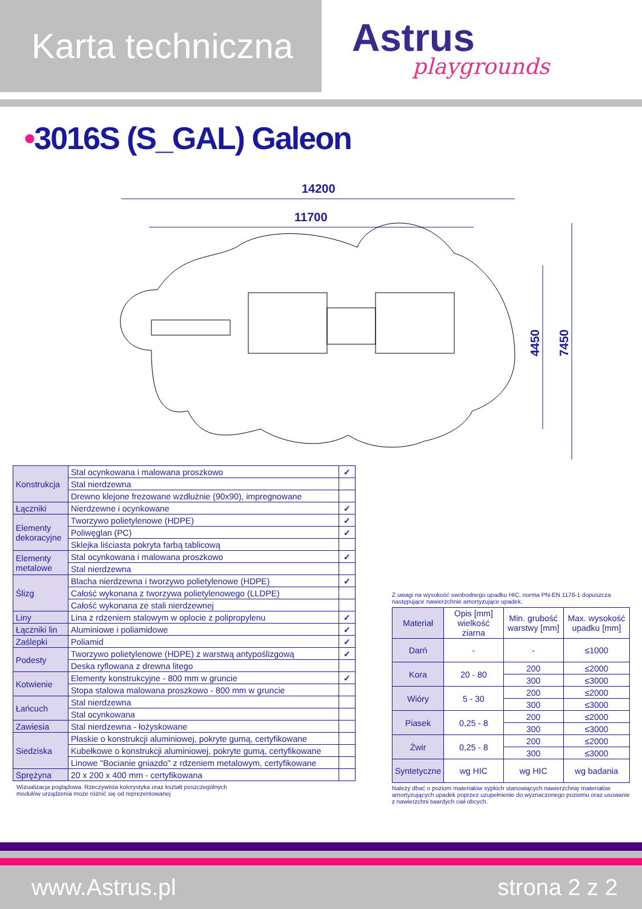Karta techniczna
Astrus
playgrounds
•3016S (S_GAL) Galeon
14200
11700
4450
7450
| Konstrukcja | Stal ocynkowana i malowana proszkowo | ✓ |
| | Stal nierdzewna | |
| | Drewno klejone frezowane wzdłużnie (90x90), impregnowane | |
| Łączniki | Nierdzewne i ocynkowane | ✓ |
| Elementy dekoracyjne | Tworzywo polietylenowe (HDPE) | ✓ |
| | Poliwęglan (PC) | ✓ |
| | Sklejka liściasta pokryta farbą tablicową | |
| Elementy metalowe | Stal ocynkowana i malowana proszkowo | ✓ |
| | Stal nierdzewna | |
| Ślizg | Blacha nierdzewna i tworzywo polietylenowe (HDPE) | ✓ |
| | Całość wykonana z tworzywa polietylenowego (LLDPE) | |
| | Całość wykonana ze stali nierdzewnej | |
| Liny | Lina z rdzeniem stalowym w oplocie z polipropylenu | ✓ |
| Łączniki lin | Aluminiowe i poliamidowe | ✓ |
| Zaślepki | Poliamid | ✓ |
| Podesty | Tworzywo polietylenowe (HDPE) z warstwą antypoślizgową | ✓ |
| | Deska ryflowana z drewna litego | |
| Kotwienie | Elementy konstrukcyjne - 800 mm w gruncie | ✓ |
| | Stopa stalowa malowana proszkowo - 800 mm w gruncie | |
| Łańcuch | Stal nierdzewna | |
| | Stal ocynkowana | |
| Zawiesia | Stal nierdzewna - łożyskowane | |
| Siedziska | Płaskie o konstrukcji aluminiowej, pokryte gumą, certyfikowane | |
| | Kubełkowe o konstrukcji aluminiowej, pokryte gumą, certyfikowane | |
| | Linowe "Bocianie gniazdo" z rdzeniem metalowym, certyfikowane | |
| Sprężyna | 20 x 200 x 400 mm - certyfikowana | |
Wizualizacja poglądowa. Rzeczywista kolorystyka oraz kształt poszczególnych
modułów urządzenia może różnić się od reprezentowanej
Z uwagi na wysokość swobodnego upadku HIC, norma PN-EN 1176-1 dopuszcza następujące nawierzchnie amortyzujące upadek.
| Materiał | Opis [mm] wielkość ziarna | Min. grubość warstwy [mm] | Max. wysokość upadku [mm] |
| --- | --- | --- | --- |
| Darń | - | - | ≤1000 |
| Kora | 20 - 80 | 200 | ≤2000 |
| | | 300 | ≤3000 |
| Wióry | 5 - 30 | 200 | ≤2000 |
| | | 300 | ≤3000 |
| Piasek | 0,25 - 8 | 200 | ≤2000 |
| | | 300 | ≤3000 |
| Żwir | 0,25 - 8 | 200 | ≤2000 |
| | | 300 | ≤3000 |
| Syntetyczne | wg HIC | wg HIC | wg badania |
Należy dbać o poziom materiałów sypkich stanowiących nawierzchnię materiałów amortyzujących upadek poprzez uzupełnienie do wyznaczonego poziomu oraz usuwanie z nawierzchni twardych ciał obcych.
www.Astrus.pl strona 2 z 2